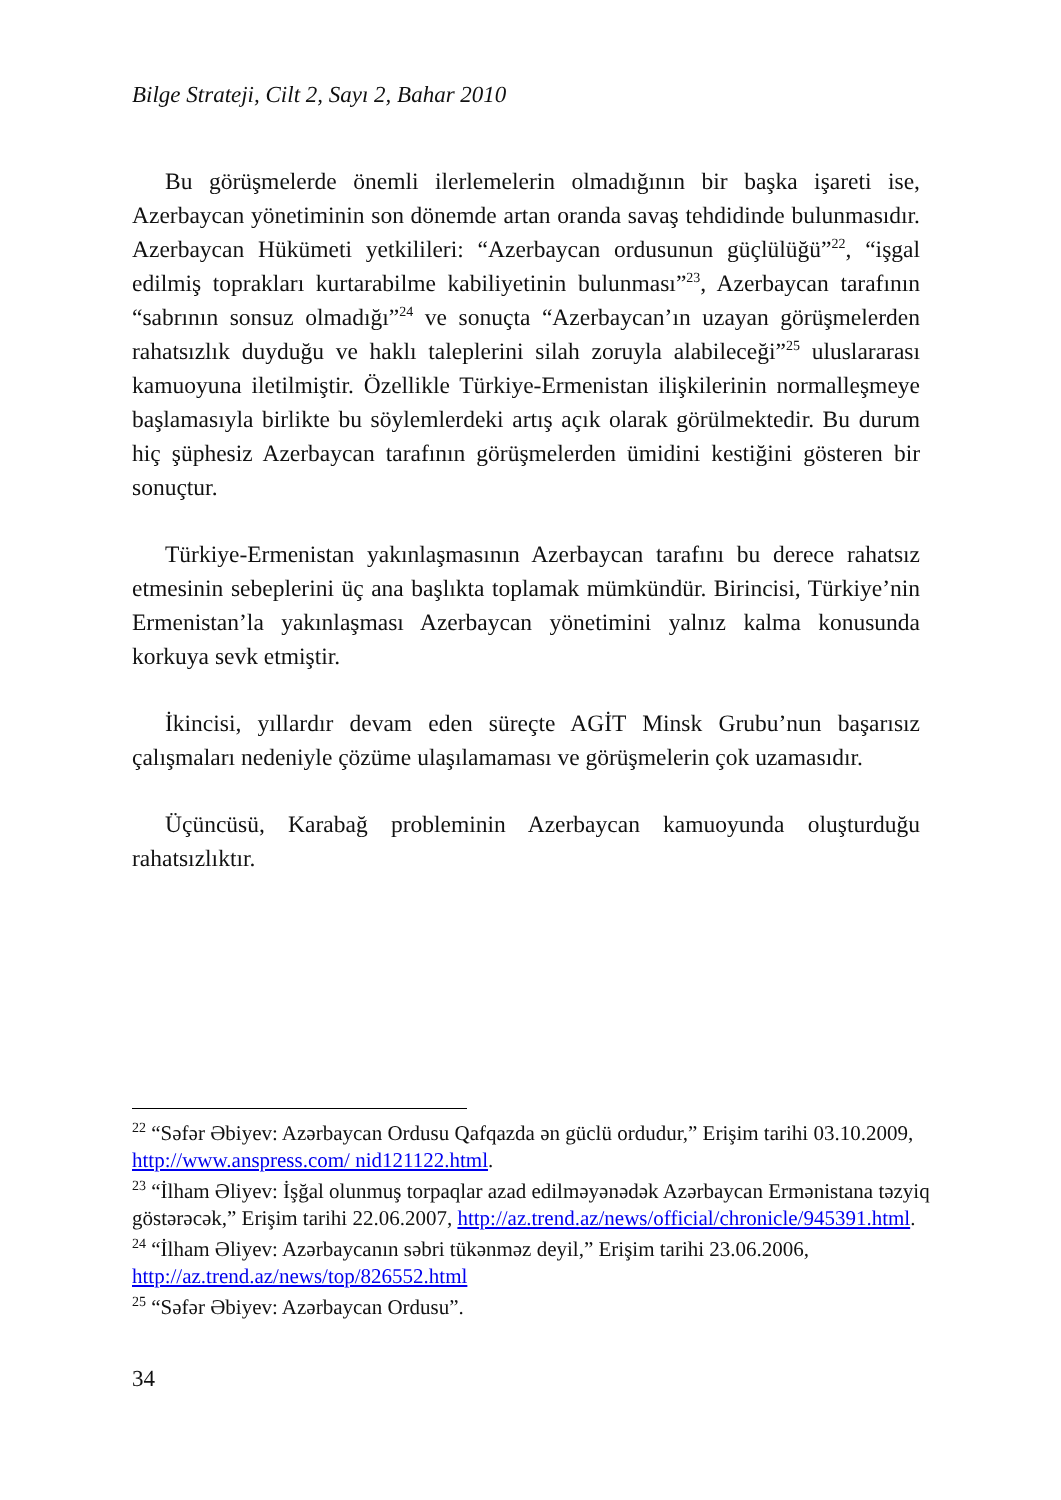Bilge Strateji, Cilt 2, Sayı 2, Bahar 2010
Bu görüşmelerde önemli ilerlemelerin olmadığının bir başka işareti ise, Azerbaycan yönetiminin son dönemde artan oranda savaş tehdidinde bulunmasıdır. Azerbaycan Hükümeti yetkilileri: “Azerbaycan ordusunun güçlülüğü”<sup>22</sup>, “işgal edilmiş toprakları kurtarabilme kabiliyetinin bulunması”<sup>23</sup>, Azerbaycan tarafının “sabrının sonsuz olmadığı”<sup>24</sup> ve sonuçta “Azerbaycan’ın uzayan görüşmelerden rahatsızlık duyduğu ve haklı taleplerini silah zoruyla alabileceği”<sup>25</sup> uluslararası kamuoyuna iletilmiştir. Özellikle Türkiye-Ermenistan ilişkilerinin normalleşmeye başlamasıyla birlikte bu söylemlerdeki artış açık olarak görülmektedir. Bu durum hiç şüphesiz Azerbaycan tarafının görüşmelerden ümidini kestiğini gösteren bir sonuçtur.
Türkiye-Ermenistan yakınlaşmasının Azerbaycan tarafını bu derece rahatsız etmesinin sebeplerini üç ana başlıkta toplamak mümkündür. Birincisi, Türkiye’nin Ermenistan’la yakınlaşması Azerbaycan yönetimini yalnız kalma konusunda korkuya sevk etmiştir.
İkincisi, yıllardır devam eden süreçte AGİT Minsk Grubu’nun başarısız çalışmaları nedeniyle çözüme ulaşılamaması ve görüşmelerin çok uzamasıdır.
Üçüncüsü, Karabağ probleminin Azerbaycan kamuoyunda oluşturduğu rahatsızlıktır.
<sup>22</sup> “Səfər Əbiyev: Azərbaycan Ordusu Qafqazda ən güclü ordudur,” Erişim tarihi 03.10.2009, http://www.anspress.com/ nid121122.html.
<sup>23</sup> “İlham Əliyev: İşğal olunmuş torpaqlar azad edilməyənədək Azərbaycan Ermənistana təzyiq göstərəcək,” Erişim tarihi 22.06.2007, http://az.trend.az/news/official/chronicle/945391.html.
<sup>24</sup> “İlham Əliyev: Azərbaycanın səbri tükənməz deyil,” Erişim tarihi 23.06.2006, http://az.trend.az/news/top/826552.html
<sup>25</sup> “Səfər Əbiyev: Azərbaycan Ordusu”.
34